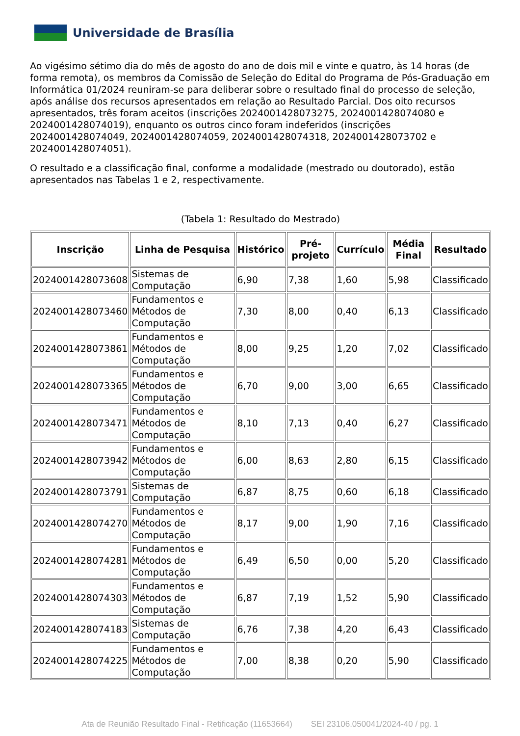Universidade de Brasília
Ao vigésimo sétimo dia do mês de agosto do ano de dois mil e vinte e quatro, às 14 horas (de forma remota), os membros da Comissão de Seleção do Edital do Programa de Pós-Graduação em Informática 01/2024 reuniram-se para deliberar sobre o resultado final do processo de seleção, após análise dos recursos apresentados em relação ao Resultado Parcial. Dos oito recursos apresentados, três foram aceitos (inscrições 2024001428073275, 2024001428074080 e 2024001428074019), enquanto os outros cinco foram indeferidos (inscrições 2024001428074049, 2024001428074059, 2024001428074318, 2024001428073702 e 2024001428074051).
O resultado e a classificação final, conforme a modalidade (mestrado ou doutorado), estão apresentados nas Tabelas 1 e 2, respectivamente.
(Tabela 1: Resultado do Mestrado)
| Inscrição | Linha de Pesquisa | Histórico | Pré-projeto | Currículo | Média Final | Resultado |
| --- | --- | --- | --- | --- | --- | --- |
| 2024001428073608 | Sistemas de Computação | 6,90 | 7,38 | 1,60 | 5,98 | Classificado |
| 2024001428073460 | Fundamentos e Métodos de Computação | 7,30 | 8,00 | 0,40 | 6,13 | Classificado |
| 2024001428073861 | Fundamentos e Métodos de Computação | 8,00 | 9,25 | 1,20 | 7,02 | Classificado |
| 2024001428073365 | Fundamentos e Métodos de Computação | 6,70 | 9,00 | 3,00 | 6,65 | Classificado |
| 2024001428073471 | Fundamentos e Métodos de Computação | 8,10 | 7,13 | 0,40 | 6,27 | Classificado |
| 2024001428073942 | Fundamentos e Métodos de Computação | 6,00 | 8,63 | 2,80 | 6,15 | Classificado |
| 2024001428073791 | Sistemas de Computação | 6,87 | 8,75 | 0,60 | 6,18 | Classificado |
| 2024001428074270 | Fundamentos e Métodos de Computação | 8,17 | 9,00 | 1,90 | 7,16 | Classificado |
| 2024001428074281 | Fundamentos e Métodos de Computação | 6,49 | 6,50 | 0,00 | 5,20 | Classificado |
| 2024001428074303 | Fundamentos e Métodos de Computação | 6,87 | 7,19 | 1,52 | 5,90 | Classificado |
| 2024001428074183 | Sistemas de Computação | 6,76 | 7,38 | 4,20 | 6,43 | Classificado |
| 2024001428074225 | Fundamentos e Métodos de Computação | 7,00 | 8,38 | 0,20 | 5,90 | Classificado |
Ata de Reunião Resultado Final - Retificação (11653664) SEI 23106.050041/2024-40 / pg. 1